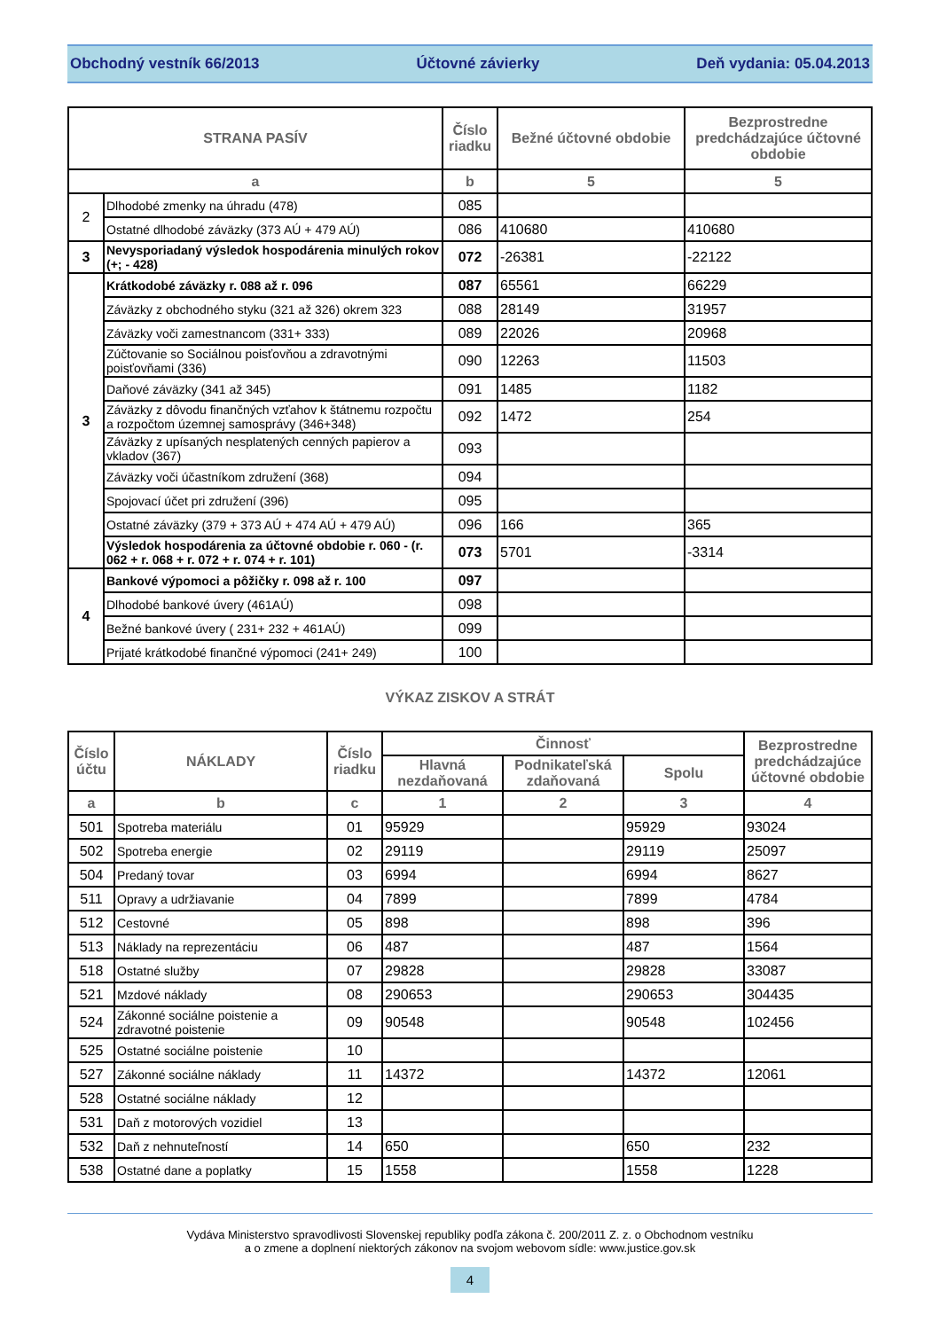Obchodný vestník 66/2013 Účtovné závierky Deň vydania: 05.04.2013
| STRANA PASÍV | | Číslo riadku | Bežné účtovné obdobie | Bezprostredne predchádzajúce účtovné obdobie |
| --- | --- | --- | --- | --- |
| a | | b | 5 | 5 |
| 2 | Dlhodobé zmenky na úhradu (478) | 085 | | |
| | Ostatné dlhodobé záväzky (373 AÚ + 479 AÚ) | 086 | 410680 | 410680 |
| 3 | Nevysporiadaný výsledok hospodárenia minulých rokov (+; - 428) | 072 | -26381 | -22122 |
| 3 | Krátkodobé záväzky r. 088 až r. 096 | 087 | 65561 | 66229 |
| | Záväzky z obchodného styku (321 až 326) okrem 323 | 088 | 28149 | 31957 |
| | Záväzky voči zamestnancom (331+ 333) | 089 | 22026 | 20968 |
| | Zúčtovanie so Sociálnou poisťovňou a zdravotnými poisťovňami (336) | 090 | 12263 | 11503 |
| | Daňové záväzky (341 až 345) | 091 | 1485 | 1182 |
| | Záväzky z dôvodu finančných vzťahov k štátnemu rozpočtu a rozpočtom územnej samosprávy (346+348) | 092 | 1472 | 254 |
| | Záväzky z upísaných nesplatených cenných papierov a vkladov (367) | 093 | | |
| | Záväzky voči účastníkom združení (368) | 094 | | |
| | Spojovací účet pri združení (396) | 095 | | |
| | Ostatné záväzky (379 + 373 AÚ + 474 AÚ + 479 AÚ) | 096 | 166 | 365 |
| | Výsledok hospodárenia za účtovné obdobie r. 060 - (r. 062 + r. 068 + r. 072 + r. 074 + r. 101) | 073 | 5701 | -3314 |
| 4 | Bankové výpomoci a pôžičky r. 098 až r. 100 | 097 | | |
| | Dlhodobé bankové úvery (461AÚ) | 098 | | |
| | Bežné bankové úvery ( 231+ 232 + 461AÚ) | 099 | | |
| | Prijaté krátkodobé finančné výpomoci (241+ 249) | 100 | | |
VÝKAZ ZISKOV A STRÁT
| Číslo účtu | NÁKLADY | Číslo riadku | Činnosť | | | Bezprostredne predchádzajúce účtovné obdobie |
| --- | --- | --- | --- | --- | --- | --- |
| | | | Hlavná nezdaňovaná | Podnikateľská zdaňovaná | Spolu | |
| a | b | c | 1 | 2 | 3 | 4 |
| 501 | Spotreba materiálu | 01 | 95929 | | 95929 | 93024 |
| 502 | Spotreba energie | 02 | 29119 | | 29119 | 25097 |
| 504 | Predaný tovar | 03 | 6994 | | 6994 | 8627 |
| 511 | Opravy a udržiavanie | 04 | 7899 | | 7899 | 4784 |
| 512 | Cestovné | 05 | 898 | | 898 | 396 |
| 513 | Náklady na reprezentáciu | 06 | 487 | | 487 | 1564 |
| 518 | Ostatné služby | 07 | 29828 | | 29828 | 33087 |
| 521 | Mzdové náklady | 08 | 290653 | | 290653 | 304435 |
| 524 | Zákonné sociálne poistenie a zdravotné poistenie | 09 | 90548 | | 90548 | 102456 |
| 525 | Ostatné sociálne poistenie | 10 | | | | |
| 527 | Zákonné sociálne náklady | 11 | 14372 | | 14372 | 12061 |
| 528 | Ostatné sociálne náklady | 12 | | | | |
| 531 | Daň z motorových vozidiel | 13 | | | | |
| 532 | Daň z nehnuteľností | 14 | 650 | | 650 | 232 |
| 538 | Ostatné dane a poplatky | 15 | 1558 | | 1558 | 1228 |
Vydáva Ministerstvo spravodlivosti Slovenskej republiky podľa zákona č. 200/2011 Z. z. o Obchodnom vestníku
a o zmene a doplnení niektorých zákonov na svojom webovom sídle: www.justice.gov.sk
4